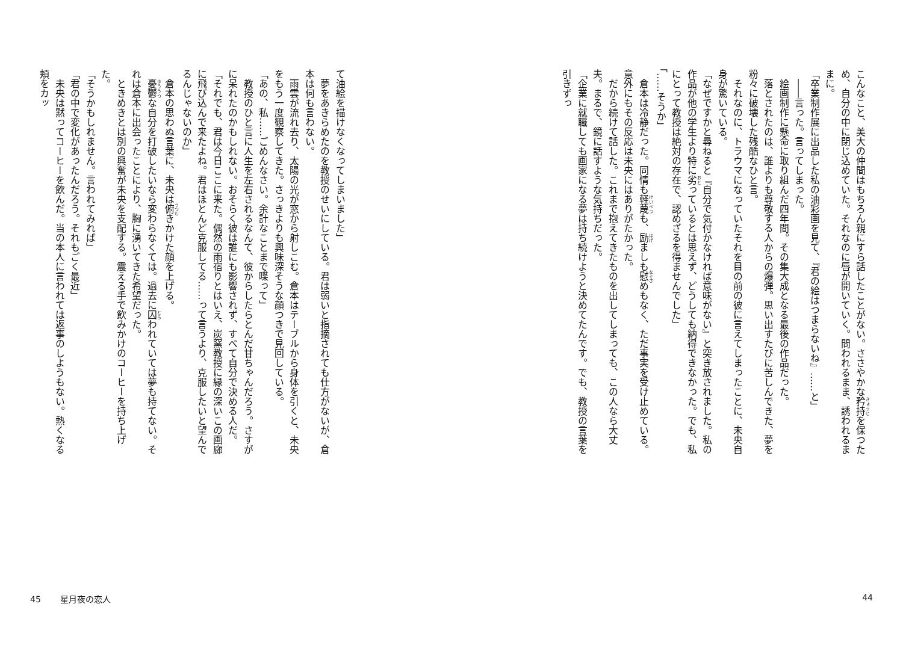こんなこと、美大の仲間はもちろん親にすら話したことがない。ささやかな矜持を保つため、自分の中に閉じ込めていた。それなのに唇が開いていく。問われるまま、誘われるままに。
「卒業制作展に出品した私の油彩画を見て、『君の絵はつまらないね』……と」
――言った。言ってしまった。
絵画制作に懸命に取り組んだ四年間。その集大成となる最後の作品だった。
落とされたのは、誰よりも尊敬する人からの爆弾。思い出すたびに苦しんできた、夢を粉々に破壊した残酷なひと言。
それなのに、トラウマになっていたそれを目の前の彼に言えてしまったことに、未央自身が驚いている。
「なぜですかと尋ねると『自分で気付かなければ意味がない』と突き放されました。私の作品が他の学生より特に劣っているとは思えず、どうしても納得できなかった。でも、私にとって教授は絶対の存在で、認めざるを得ませんでした」
「……そうか」
倉本は冷静だった。同情も軽蔑も、励ましも慰めもなく、ただ事実を受け止めている。意外にもその反応は未央にはありがたかった。
だから続けて話した。これまで抱えてきたものを出してしまっても、この人なら大丈夫。まるで、鏡に話すような気持ちだった。
「企業に就職しても画家になる夢は持ち続けようと決めてたんです。でも、教授の言葉を引きずっ
44
て油絵を描けなくなってしまいました」
夢をあきらめたのを教授のせいにしている。君は弱いと指摘されても仕方がないが、倉本は何も言わない。
雨雲が流れ去り、太陽の光が窓から射しこむ。倉本はテーブルから身体を引くと、未央をもう一度観察してきた。さっきよりも興味深そうな顔つきで見回している。
「あの、私……ごめんなさい。余計なことまで喋って」
教授のひと言に人生を左右されるなんて、彼からしたらとんだ甘ちゃんだろう。さすがに呆れたのかもしれない。おそらく彼は誰にも影響されず、すべて自分で決める人だ。
「それでも、君は今日ここに来た。偶然の雨宿りとはいえ、炭窯教授に縁の深いこの画廊に飛び込んで来たよね。君はほとんど克服してる……って言うより、克服したいと望んでるんじゃないのか」
倉本の思わぬ言葉に、未央は俯きかけた顔を上げる。
憂鬱な自分を打破したいなら変わらなくては。過去に囚われていては夢も持てない。それは倉本に出会ったことにより、胸に湧いてきた希望だった。
ときめきとは別の興奮が未央を支配する。震える手で飲みかけのコーヒーを持ち上げた。
「そうかもしれません。言われてみれば」
「君の中で変化があったんだろう。それもごく最近」
未央は黙ってコーヒーを飲んだ。当の本人に言われては返事のしようもない。熱くなる頬をカッ
45 星月夜の恋人